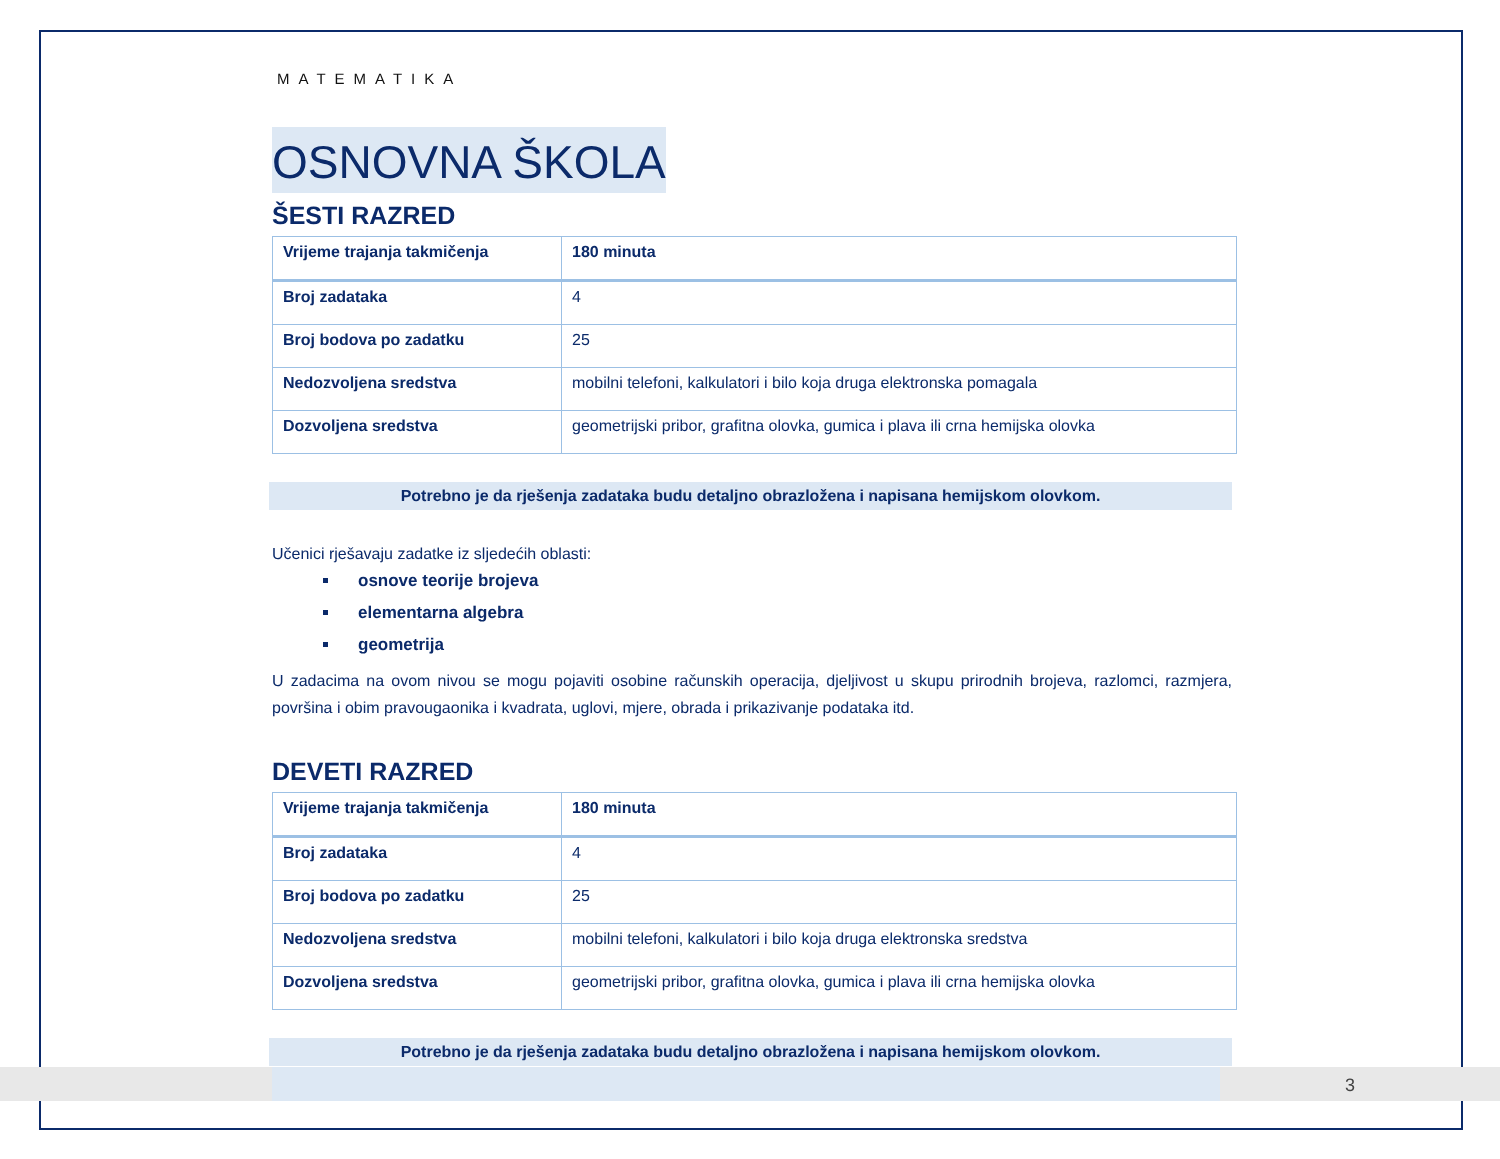MATEMATIKA
OSNOVNA ŠKOLA
ŠESTI RAZRED
| Vrijeme trajanja takmičenja | 180 minuta |
| Broj zadataka | 4 |
| Broj bodova po zadatku | 25 |
| Nedozvoljena sredstva | mobilni telefoni, kalkulatori i bilo koja druga elektronska pomagala |
| Dozvoljena sredstva | geometrijski pribor, grafitna olovka, gumica i plava ili crna hemijska olovka |
Potrebno je da rješenja zadataka budu detaljno obrazložena i napisana hemijskom olovkom.
Učenici rješavaju zadatke iz sljedećih oblasti:
osnove teorije brojeva
elementarna algebra
geometrija
U zadacima na ovom nivou se mogu pojaviti osobine računskih operacija, djeljivost u skupu prirodnih brojeva, razlomci, razmjera, površina i obim pravougaonika i kvadrata, uglovi, mjere, obrada i prikazivanje podataka itd.
DEVETI RAZRED
| Vrijeme trajanja takmičenja | 180 minuta |
| Broj zadataka | 4 |
| Broj bodova po zadatku | 25 |
| Nedozvoljena sredstva | mobilni telefoni, kalkulatori i bilo koja druga elektronska sredstva |
| Dozvoljena sredstva | geometrijski pribor, grafitna olovka, gumica i plava ili crna hemijska olovka |
Potrebno je da rješenja zadataka budu detaljno obrazložena i napisana hemijskom olovkom.
3